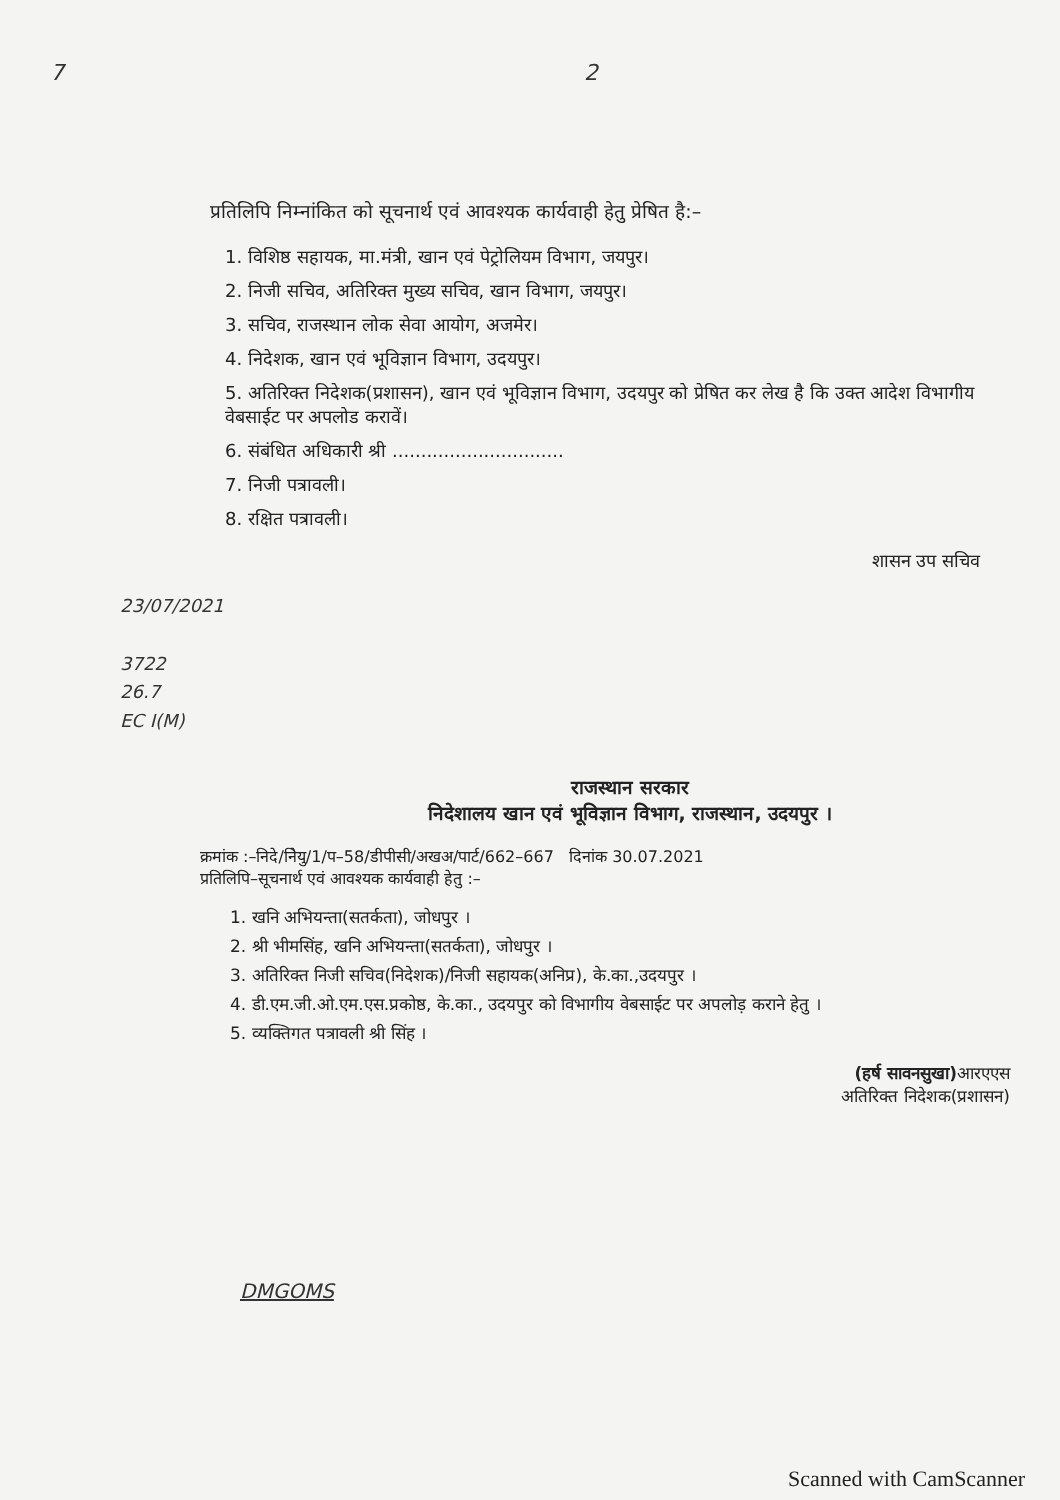7 2
प्रतिलिपि निम्नांकित को सूचनार्थ एवं आवश्यक कार्यवाही हेतु प्रेषित है:–
1. विशिष्ठ सहायक, मा.मंत्री, खान एवं पेट्रोलियम विभाग, जयपुर।
2. निजी सचिव, अतिरिक्त मुख्य सचिव, खान विभाग, जयपुर।
3. सचिव, राजस्थान लोक सेवा आयोग, अजमेर।
4. निदेशक, खान एवं भूविज्ञान विभाग, उदयपुर।
5. अतिरिक्त निदेशक(प्रशासन), खान एवं भूविज्ञान विभाग, उदयपुर को प्रेषित कर लेख है कि उक्त आदेश विभागीय वेबसाईट पर अपलोड करावें।
6. संबंधित अधिकारी श्री ..............................
7. निजी पत्रावली।
8. रक्षित पत्रावली।
शासन उप सचिव
23/07/2021
3722
26.7
EC I(M)
राजस्थान सरकार
निदेशालय खान एवं भूविज्ञान विभाग, राजस्थान, उदयपुर ।
क्रमांक :–निदे/निेयु/1/प–58/डीपीसी/अखअ/पार्ट/662–667 दिनांक 30.07.2021
प्रतिलिपि–सूचनार्थ एवं आवश्यक कार्यवाही हेतु :–
1. खनि अभियन्ता(सतर्कता), जोधपुर ।
2. श्री भीमसिंह, खनि अभियन्ता(सतर्कता), जोधपुर ।
3. अतिरिक्त निजी सचिव(निदेशक)/निजी सहायक(अनिप्र), के.का.,उदयपुर ।
4. डी.एम.जी.ओ.एम.एस.प्रकोष्ठ, के.का., उदयपुर को विभागीय वेबसाईट पर अपलोड़ कराने हेतु ।
5. व्यक्तिगत पत्रावली श्री सिंह ।
(हर्ष सावनसुखा) आरएएस
अतिरिक्त निदेशक(प्रशासन)
DMGOMS
Scanned with CamScanner